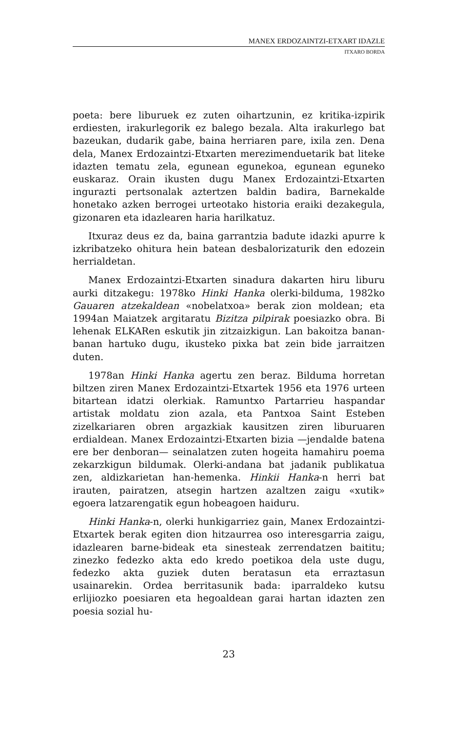MANEX ERDOZAINTZI-ETXART IDAZLE
ITXARO BORDA
poeta: bere liburuek ez zuten oihartzunin, ez kritika-izpirik erdiesten, irakurlegorik ez balego bezala. Alta irakurlego bat bazeukan, dudarik gabe, baina herriaren pare, ixila zen. Dena dela, Manex Erdozaintzi-Etxarten merezimenduetarik bat liteke idazten tematu zela, egunean egunekoa, egunean eguneko euskaraz. Orain ikusten dugu Manex Erdozaintzi-Etxarten ingurazti pertsonalak aztertzen baldin badira, Barnekalde honetako azken berrogei urteotako historia eraiki dezakegula, gizonaren eta idazlearen haria harilkatuz.
Itxuraz deus ez da, baina garrantzia badute idazki apurre k izkribatzeko ohitura hein batean desbalorizaturik den edozein herrialdetan.
Manex Erdozaintzi-Etxarten sinadura dakarten hiru liburu aurki ditzakegu: 1978ko Hinki Hanka olerki-bilduma, 1982ko Gauaren atzekaldean «nobelatxoa» berak zion moldean; eta 1994an Maiatzek argitaratu Bizitza pilpirak poesiazko obra. Bi lehenak ELKARen eskutik jin zitzaizkigun. Lan bakoitza banan-banan hartuko dugu, ikusteko pixka bat zein bide jarraitzen duten.
1978an Hinki Hanka agertu zen beraz. Bilduma horretan biltzen ziren Manex Erdozaintzi-Etxartek 1956 eta 1976 urteen bitartean idatzi olerkiak. Ramuntxo Partarrieu haspandar artistak moldatu zion azala, eta Pantxoa Saint Esteben zizelkariaren obren argazkiak kausitzen ziren liburuaren erdialdean. Manex Erdozaintzi-Etxarten bizia —jendalde batena ere ber denboran— seinalatzen zuten hogeita hamahiru poema zekarzkigun bildumak. Olerki-andana bat jadanik publikatua zen, aldizkarietan han-hemenka. Hinkii Hanka-n herri bat irauten, pairatzen, atsegin hartzen azaltzen zaigu «xutik» egoera latzarengatik egun hobeagoen haiduru.
Hinki Hanka-n, olerki hunkigarriez gain, Manex Erdozaintzi-Etxartek berak egiten dion hitzaurrea oso interesgarria zaigu, idazlearen barne-bideak eta sinesteak zerrendatzen baititu; zinezko fedezko akta edo kredo poetikoa dela uste dugu, fedezko akta guziek duten beratasun eta erraztasun usainarekin. Ordea berritasunik bada: iparraldeko kutsu erlijiozko poesiaren eta hegoaldean garai hartan idazten zen poesia sozial hu-
23